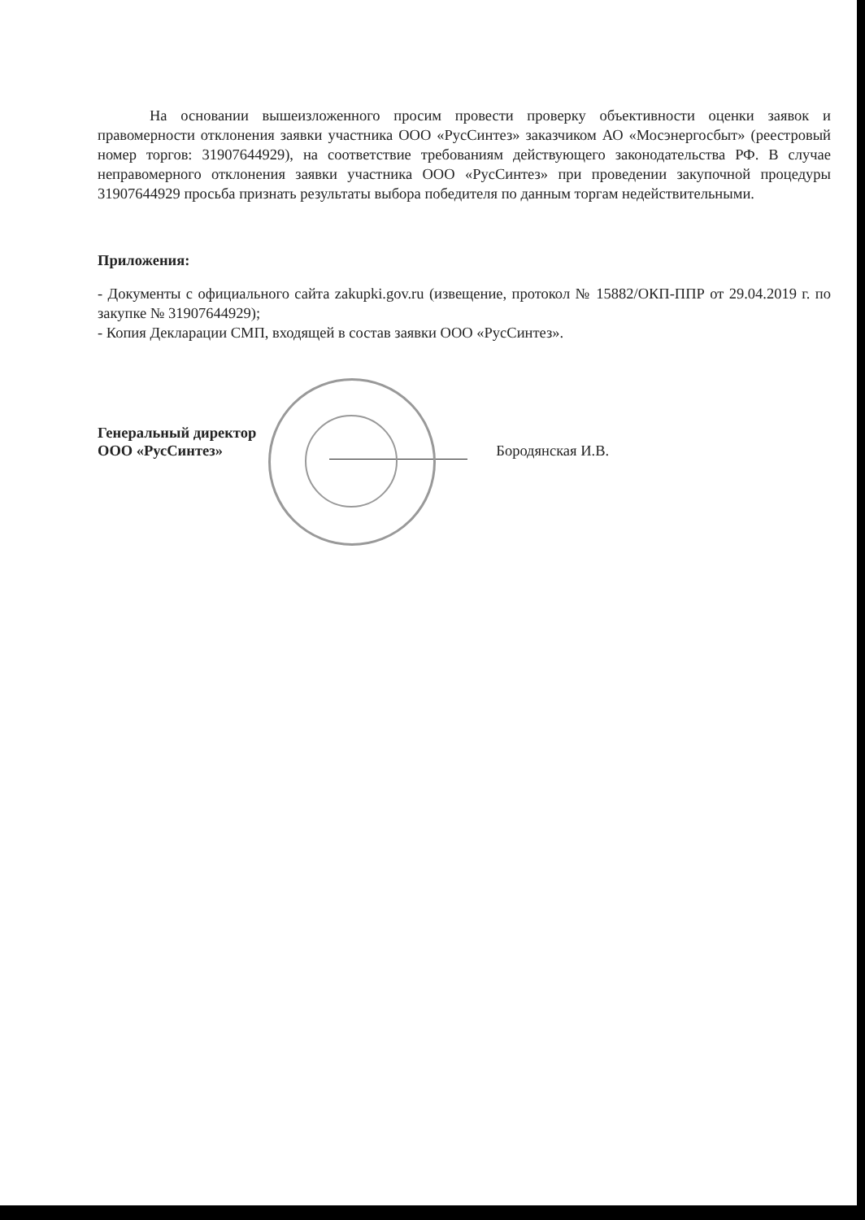На основании вышеизложенного просим провести проверку объективности оценки заявок и правомерности отклонения заявки участника ООО «РусСинтез» заказчиком АО «Мосэнергосбыт» (реестровый номер торгов: 31907644929), на соответствие требованиям действующего законодательства РФ. В случае неправомерного отклонения заявки участника ООО «РусСинтез» при проведении закупочной процедуры 31907644929 просьба признать результаты выбора победителя по данным торгам недействительными.
Приложения:
- Документы с официального сайта zakupki.gov.ru (извещение, протокол № 15882/ОКП-ППР от 29.04.2019 г. по закупке № 31907644929);
- Копия Декларации СМП, входящей в состав заявки ООО «РусСинтез».
Генеральный директор
ООО «РусСинтез»
Бородянская И.В.